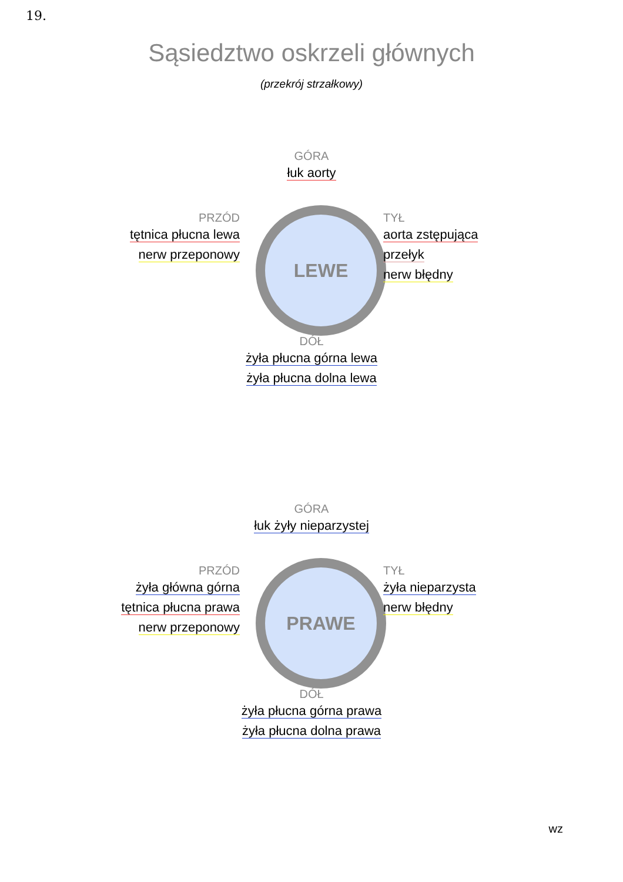19.
Sąsiedztwo oskrzeli głównych
(przekrój strzałkowy)
GÓRA
łuk aorty
PRZÓD
tętnica płucna lewa
nerw przeponowy
LEWE
TYŁ
aorta zstępująca
przełyk
nerw błędny
DÓŁ
żyła płucna górna lewa
żyła płucna dolna lewa
GÓRA
łuk żyły nieparzystej
PRZÓD
żyła główna górna
tętnica płucna prawa
nerw przeponowy
PRAWE
TYŁ
żyła nieparzysta
nerw błędny
DÓŁ
żyła płucna górna prawa
żyła płucna dolna prawa
wz